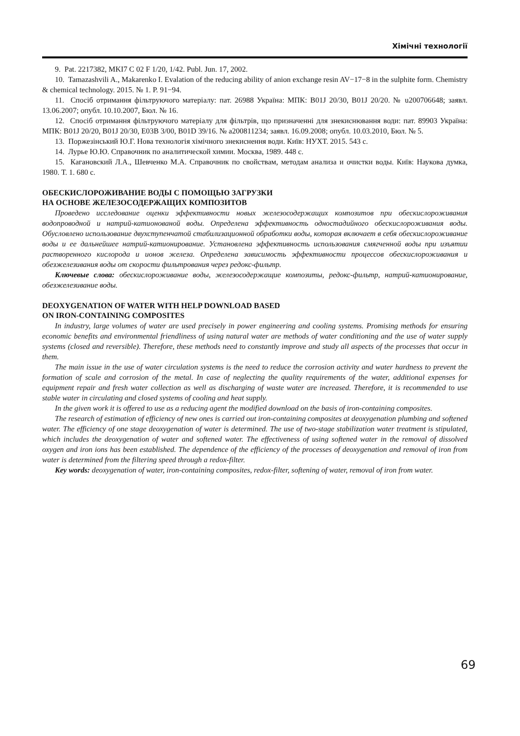Хімічні технології
9. Pat. 2217382, MKI7 C 02 F 1/20, 1/42. Publ. Jun. 17, 2002.
10. Tamazashvili A., Makarenko I. Evalation of the reducing ability of anion exchange resin AV−17−8 in the sulphite form. Chemistry & chemical technology. 2015. № 1. P. 91−94.
11. Спосіб отримання фільтруючого матеріалу: пат. 26988 Україна: МПК: B01J 20/30, B01J 20/20. № u200706648; заявл. 13.06.2007; опубл. 10.10.2007, Бюл. № 16.
12. Спосіб отримання фільтруючого матеріалу для фільтрів, що призначенні для знекиснювання води: пат. 89903 Україна: МПК: B01J 20/20, B01J 20/30, E03B 3/00, B01D 39/16. № a200811234; заявл. 16.09.2008; опубл. 10.03.2010, Бюл. № 5.
13. Поржезінський Ю.Г. Нова технологія хімічного знекиснення води. Київ: НУХТ. 2015. 543 с.
14. Лурье Ю.Ю. Справочник по аналитической химии. Москва, 1989. 448 с.
15. Кагановский Л.А., Шевченко М.А. Справочник по свойствам, методам анализа и очистки воды. Київ: Наукова думка, 1980. Т. 1. 680 с.
ОБЕСКИСЛОРОЖИВАНИЕ ВОДЫ С ПОМОЩЬЮ ЗАГРУЗКИ
НА ОСНОВЕ ЖЕЛЕЗОСОДЕРЖАЩИХ КОМПОЗИТОВ
Проведено исследование оценки эффективности новых железосодержащих композитов при обескислороживания водопроводной и натрий-катионованой воды. Определена эффективность одностадийного обескислороживания воды. Обусловлено использование двухступенчатой стабилизационной обработки воды, которая включает в себя обескислороживание воды и ее дальнейшее натрий-катионирование. Установлена эффективность использования смягченной воды при изъятии растворенного кислорода и ионов железа. Определена зависимость эффективности процессов обескислороживания и обезжелезивания воды от скорости фильтрования через редокс-фильтр.
Ключевые слова: обескислороживание воды, железосодержащие композиты, редокс-фильтр, натрий-катионирование, обезжелезивание воды.
DEOXYGENATION OF WATER WITH HELP DOWNLOAD BASED
ON IRON-CONTAINING COMPOSITES
In industry, large volumes of water are used precisely in power engineering and cooling systems. Promising methods for ensuring economic benefits and environmental friendliness of using natural water are methods of water conditioning and the use of water supply systems (closed and reversible). Therefore, these methods need to constantly improve and study all aspects of the processes that occur in them.
The main issue in the use of water circulation systems is the need to reduce the corrosion activity and water hardness to prevent the formation of scale and corrosion of the metal. In case of neglecting the quality requirements of the water, additional expenses for equipment repair and fresh water collection as well as discharging of waste water are increased. Therefore, it is recommended to use stable water in circulating and closed systems of cooling and heat supply.
In the given work it is offered to use as a reducing agent the modified download on the basis of iron-containing composites.
The research of estimation of efficiency of new ones is carried out iron-containing composites at deoxygenation plumbing and softened water. The efficiency of one stage deoxygenation of water is determined. The use of two-stage stabilization water treatment is stipulated, which includes the deoxygenation of water and softened water. The effectiveness of using softened water in the removal of dissolved oxygen and iron ions has been established. The dependence of the efficiency of the processes of deoxygenation and removal of iron from water is determined from the filtering speed through a redox-filter.
Key words: deoxygenation of water, iron-containing composites, redox-filter, softening of water, removal of iron from water.
69